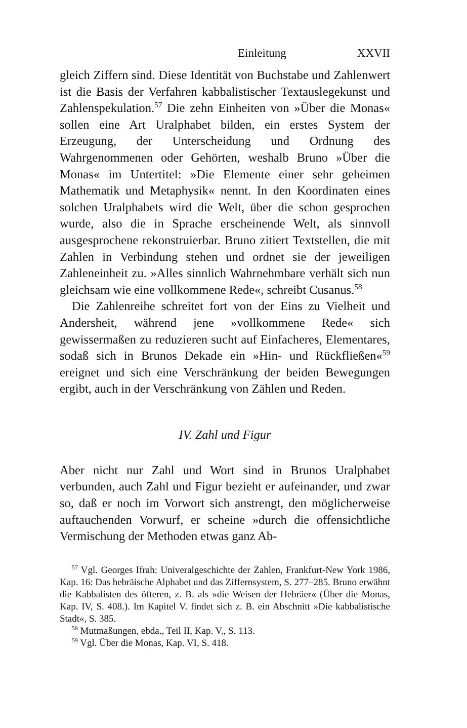Einleitung XXVII
gleich Ziffern sind. Diese Identität von Buchstabe und Zahlenwert ist die Basis der Verfahren kabbalistischer Textauslegekunst und Zahlenspekulation.<sup>57</sup> Die zehn Einheiten von »Über die Monas« sollen eine Art Uralphabet bilden, ein erstes System der Erzeugung, der Unterscheidung und Ordnung des Wahrgenommenen oder Gehörten, weshalb Bruno »Über die Monas« im Untertitel: »Die Elemente einer sehr geheimen Mathematik und Metaphysik« nennt. In den Koordinaten eines solchen Uralphabets wird die Welt, über die schon gesprochen wurde, also die in Sprache erscheinende Welt, als sinnvoll ausgesprochene rekonstruierbar. Bruno zitiert Textstellen, die mit Zahlen in Verbindung stehen und ordnet sie der jeweiligen Zahleneinheit zu. »Alles sinnlich Wahrnehmbare verhält sich nun gleichsam wie eine vollkommene Rede«, schreibt Cusanus.<sup>58</sup>
Die Zahlenreihe schreitet fort von der Eins zu Vielheit und Andersheit, während jene »vollkommene Rede« sich gewissermaßen zu reduzieren sucht auf Einfacheres, Elementares, sodaß sich in Brunos Dekade ein »Hin- und Rückfließen«<sup>59</sup> ereignet und sich eine Verschränkung der beiden Bewegungen ergibt, auch in der Verschränkung von Zählen und Reden.
IV. Zahl und Figur
Aber nicht nur Zahl und Wort sind in Brunos Uralphabet verbunden, auch Zahl und Figur bezieht er aufeinander, und zwar so, daß er noch im Vorwort sich anstrengt, den möglicherweise auftauchenden Vorwurf, er scheine »durch die offensichtliche Vermischung der Methoden etwas ganz Ab-
<sup>57</sup> Vgl. Georges Ifrah: Univeralgeschichte der Zahlen, Frankfurt-New York 1986, Kap. 16: Das hebräische Alphabet und das Ziffernsystem, S. 277–285. Bruno erwähnt die Kabbalisten des öfteren, z. B. als »die Weisen der Hebräer« (Über die Monas, Kap. IV, S. 408.). Im Kapitel V. findet sich z. B. ein Abschnitt »Die kabbalistische Stadt«, S. 385.
<sup>58</sup> Mutmaßungen, ebda., Teil II, Kap. V., S. 113.
<sup>59</sup> Vgl. Über die Monas, Kap. VI, S. 418.